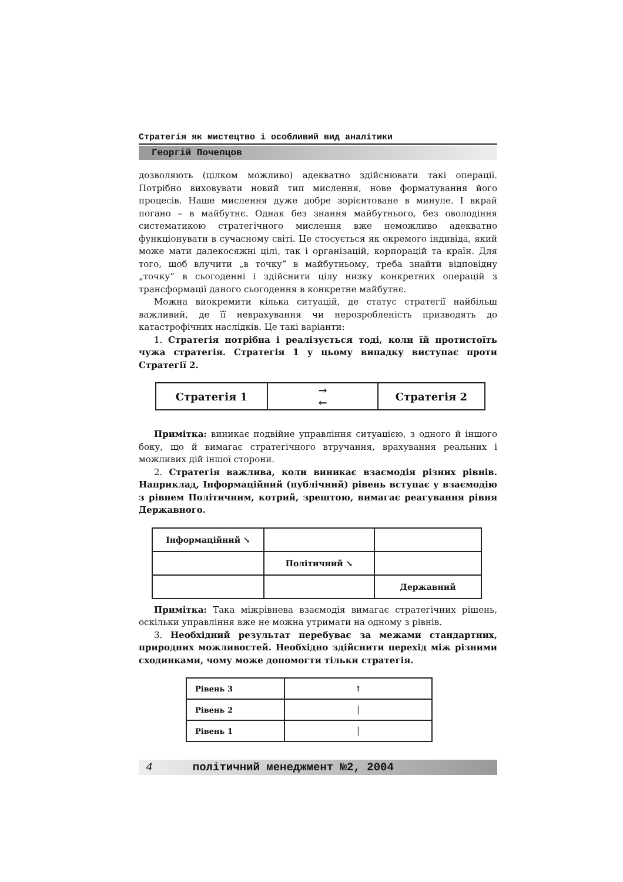Стратегія як мистецтво і особливий вид аналітики
Георгій Почепцов
дозволяють (цілком можливо) адекватно здійснювати такі операції. Потрібно виховувати новий тип мислення, нове форматування його процесів. Наше мислення дуже добре зорієнтоване в минуле. І вкрай погано – в майбутнє. Однак без знання майбутнього, без оволодіння систематикою стратегічного мислення вже неможливо адекватно функціонувати в сучасному світі. Це стосується як окремого індивіда, який може мати далекосяжні цілі, так і організацій, корпорацій та країн. Для того, щоб влучити „в точку” в майбутньому, треба знайти відповідну „точку” в сьогоденні і здійснити цілу низку конкретних операцій з трансформації даного сьогодення в конкретне майбутнє.
Можна виокремити кілька ситуацій, де статус стратегії найбільш важливий, де її неврахування чи нерозробленість призводять до катастрофічних наслідків. Це такі варіанти:
1. Стратегія потрібна і реалізується тоді, коли їй протистоїть чужа стратегія. Стратегія 1 у цьому випадку виступає проти Стратегії 2.
| Стратегія 1 | → ← | Стратегія 2 |
Примітка: виникає подвійне управління ситуацією, з одного й іншого боку, що й вимагає стратегічного втручання, врахування реальних і можливих дій іншої сторони.
2. Стратегія важлива, коли виникає взаємодія різних рівнів. Наприклад, Інформаційний (публічний) рівень вступає у взаємодію з рівнем Політичним, котрий, зрештою, вимагає реагування рівня Державного.
| Інформаційний ↘ | | |
| | Політичний ↘ | |
| | | Державний |
Примітка: Така міжрівнева взаємодія вимагає стратегічних рішень, оскільки управління вже не можна утримати на одному з рівнів.
3. Необхідний результат перебуває за межами стандартних, природних можливостей. Необхідно здійснити перехід між різними сходинками, чому може допомогти тільки стратегія.
| Рівень 3 | ↑ |
| Рівень 2 | │ |
| Рівень 1 | │ |
4 політичний менеджмент №2, 2004